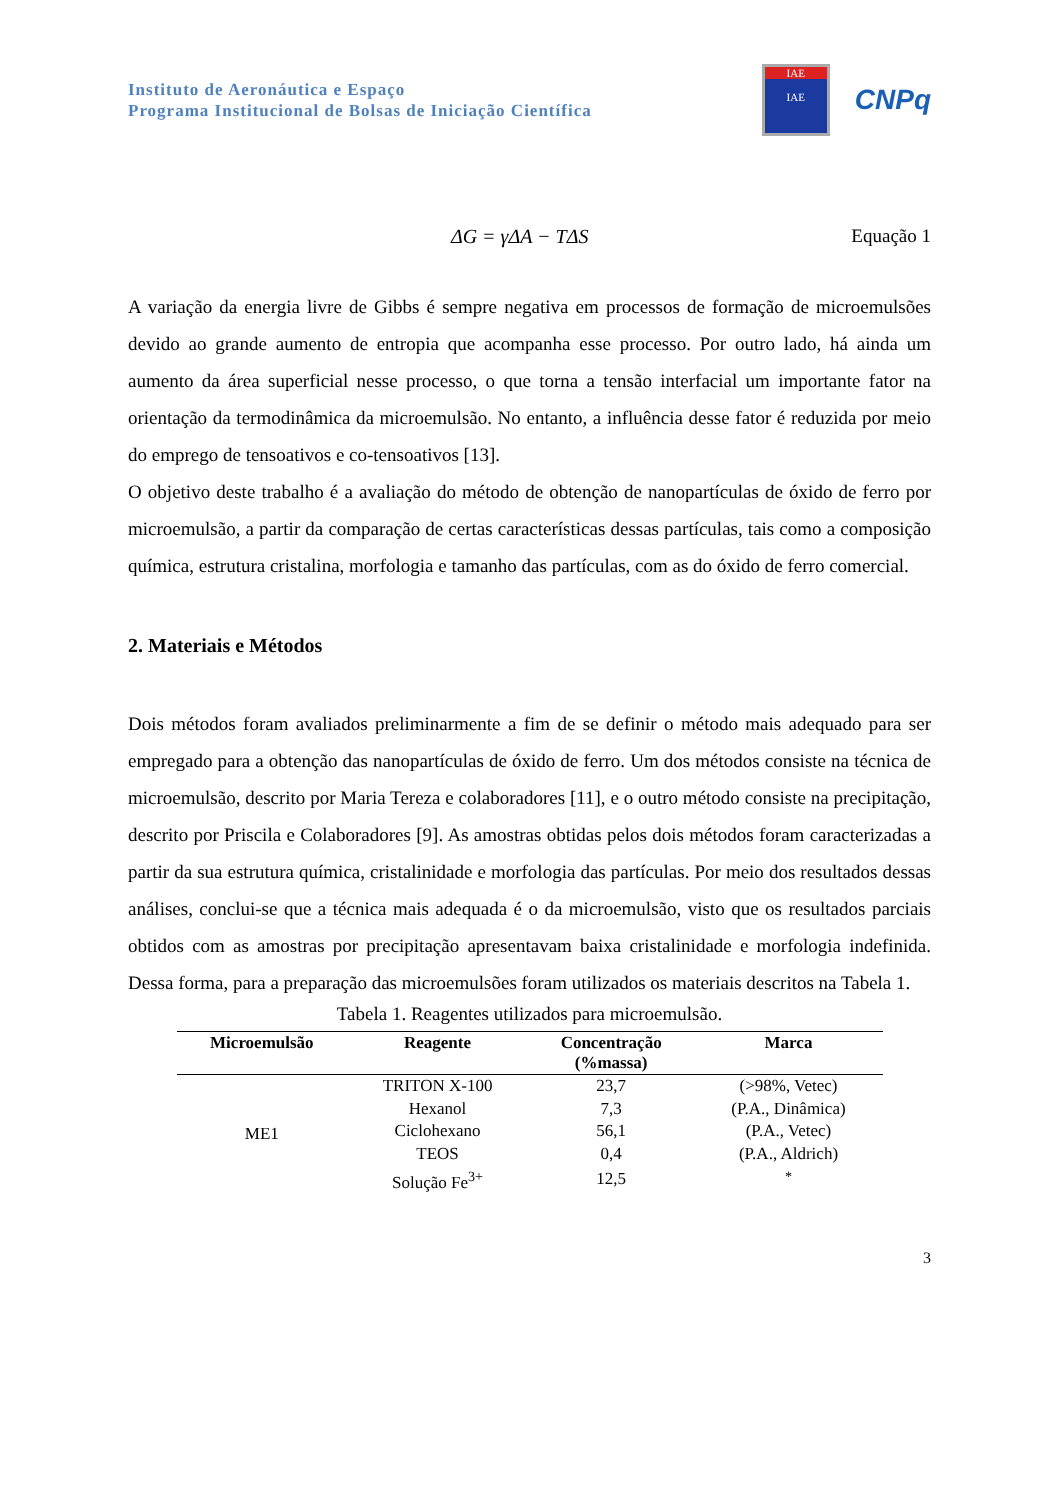Instituto de Aeronáutica e Espaço
Programa Institucional de Bolsas de Iniciação Científica
IAE
IAE
CNPq
ΔG = γΔA − TΔS Equação 1
A variação da energia livre de Gibbs é sempre negativa em processos de formação de microemulsões devido ao grande aumento de entropia que acompanha esse processo. Por outro lado, há ainda um aumento da área superficial nesse processo, o que torna a tensão interfacial um importante fator na orientação da termodinâmica da microemulsão. No entanto, a influência desse fator é reduzida por meio do emprego de tensoativos e co-tensoativos [13].
O objetivo deste trabalho é a avaliação do método de obtenção de nanopartículas de óxido de ferro por microemulsão, a partir da comparação de certas características dessas partículas, tais como a composição química, estrutura cristalina, morfologia e tamanho das partículas, com as do óxido de ferro comercial.
2. Materiais e Métodos
Dois métodos foram avaliados preliminarmente a fim de se definir o método mais adequado para ser empregado para a obtenção das nanopartículas de óxido de ferro. Um dos métodos consiste na técnica de microemulsão, descrito por Maria Tereza e colaboradores [11], e o outro método consiste na precipitação, descrito por Priscila e Colaboradores [9]. As amostras obtidas pelos dois métodos foram caracterizadas a partir da sua estrutura química, cristalinidade e morfologia das partículas. Por meio dos resultados dessas análises, conclui-se que a técnica mais adequada é o da microemulsão, visto que os resultados parciais obtidos com as amostras por precipitação apresentavam baixa cristalinidade e morfologia indefinida. Dessa forma, para a preparação das microemulsões foram utilizados os materiais descritos na Tabela 1.
Tabela 1. Reagentes utilizados para microemulsão.
| Microemulsão | Reagente | Concentração (%massa) | Marca |
| --- | --- | --- | --- |
| ME1 | TRITON X-100 | 23,7 | (>98%, Vetec) |
| | Hexanol | 7,3 | (P.A., Dinâmica) |
| | Ciclohexano | 56,1 | (P.A., Vetec) |
| | TEOS | 0,4 | (P.A., Aldrich) |
| | Solução Fe<sup>3+</sup> | 12,5 | <sup>*</sup> |
3